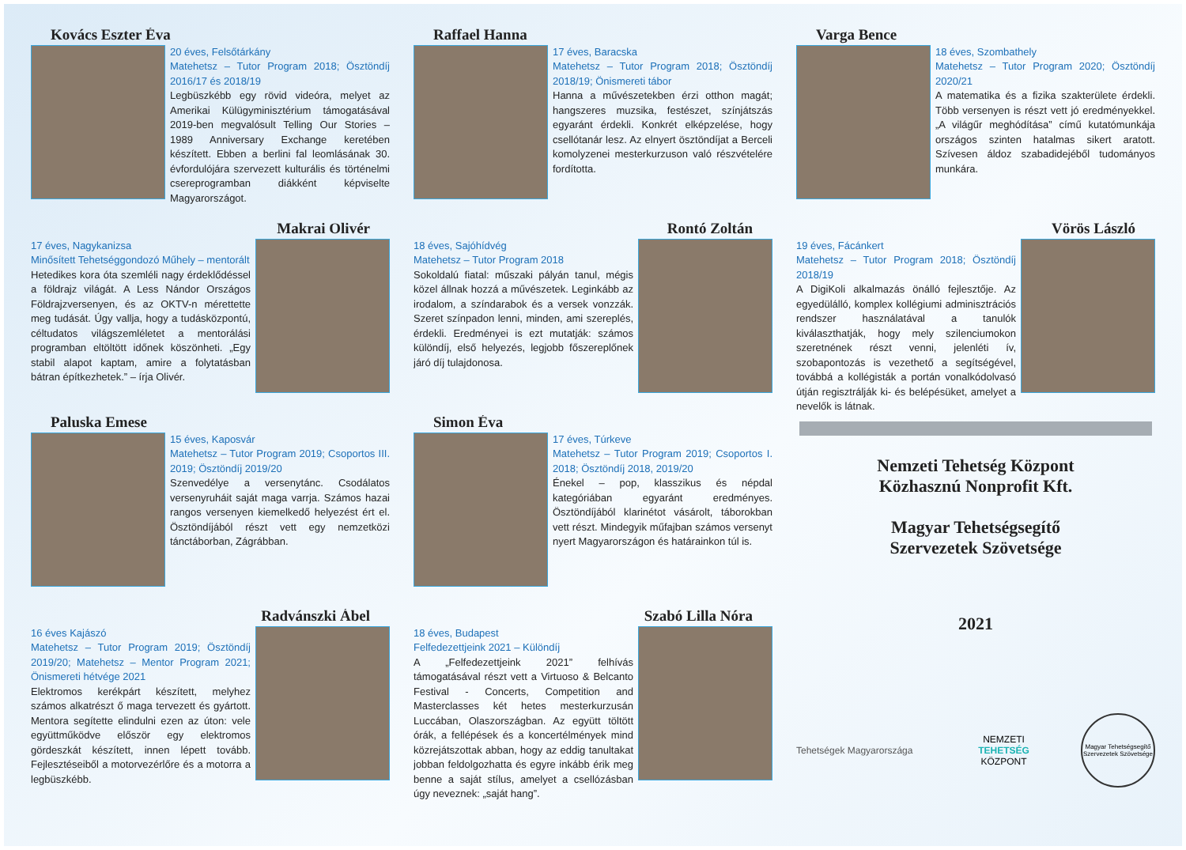Kovács Eszter Éva
20 éves, Felsőtárkány
Matehetsz – Tutor Program 2018; Ösztöndíj 2016/17 és 2018/19
Legbüszkébb egy rövid videóra, melyet az Amerikai Külügyminisztérium támogatásával 2019-ben megvalósult Telling Our Stories – 1989 Anniversary Exchange keretében készített. Ebben a berlini fal leomlásának 30. évfordulójára szervezett kulturális és történelmi csereprogramban diákként képviselte Magyarországot.
Makrai Olivér
17 éves, Nagykanizsa
Minősített Tehetséggondozó Műhely – mentorált
Hetedikes kora óta szemléli nagy érdeklődéssel a földrajz világát. A Less Nándor Országos Földrajzversenyen, és az OKTV-n mérettette meg tudását. Úgy vallja, hogy a tudásközpontú, céltudatos világszemléletet a mentorálási programban eltöltött időnek köszönheti. „Egy stabil alapot kaptam, amire a folytatásban bátran építkezhetek.” – írja Olivér.
Paluska Emese
15 éves, Kaposvár
Matehetsz – Tutor Program 2019; Csoportos III. 2019; Ösztöndíj 2019/20
Szenvedélye a versenytánc. Csodálatos versenyruháit saját maga varrja. Számos hazai rangos versenyen kiemelkedő helyezést ért el. Ösztöndíjából részt vett egy nemzetközi tánctáborban, Zágrábban.
Radvánszki Ábel
16 éves Kajászó
Matehetsz – Tutor Program 2019; Ösztöndíj 2019/20; Matehetsz – Mentor Program 2021; Önismereti hétvége 2021
Elektromos kerékpárt készített, melyhez számos alkatrészt ő maga tervezett és gyártott. Mentora segítette elindulni ezen az úton: vele együttműködve először egy elektromos gördeszkát készített, innen lépett tovább. Fejlesztéseiből a motorvezérlőre és a motorra a legbüszkébb.
Raffael Hanna
17 éves, Baracska
Matehetsz – Tutor Program 2018; Ösztöndíj 2018/19; Önismereti tábor
Hanna a művészetekben érzi otthon magát; hangszeres muzsika, festészet, színjátszás egyaránt érdekli. Konkrét elképzelése, hogy csellótanár lesz. Az elnyert ösztöndíjat a Berceli komolyzenei mesterkurzuson való részvételére fordította.
Rontó Zoltán
18 éves, Sajóhídvég
Matehetsz – Tutor Program 2018
Sokoldalú fiatal: műszaki pályán tanul, mégis közel állnak hozzá a művészetek. Leginkább az irodalom, a színdarabok és a versek vonzzák. Szeret színpadon lenni, minden, ami szereplés, érdekli. Eredményei is ezt mutatják: számos különdíj, első helyezés, legjobb főszereplőnek járó díj tulajdonosa.
Simon Éva
17 éves, Túrkeve
Matehetsz – Tutor Program 2019; Csoportos I. 2018; Ösztöndíj 2018, 2019/20
Énekel – pop, klasszikus és népdal kategóriában egyaránt eredményes. Ösztöndíjából klarinétot vásárolt, táborokban vett részt. Mindegyik műfajban számos versenyt nyert Magyarországon és határainkon túl is.
Szabó Lilla Nóra
18 éves, Budapest
Felfedezettjeink 2021 – Különdíj
A „Felfedezettjeink 2021” felhívás támogatásával részt vett a Virtuoso & Belcanto Festival - Concerts, Competition and Masterclasses két hetes mesterkurzusán Luccában, Olaszországban. Az együtt töltött órák, a fellépések és a koncertélmények mind közrejátszottak abban, hogy az eddig tanultakat jobban feldolgozhatta és egyre inkább érik meg benne a saját stílus, amelyet a csellózásban úgy neveznek: „saját hang”.
Varga Bence
18 éves, Szombathely
Matehetsz – Tutor Program 2020; Ösztöndíj 2020/21
A matematika és a fizika szakterülete érdekli. Több versenyen is részt vett jó eredményekkel. „A világűr meghódítása” című kutatómunkája országos szinten hatalmas sikert aratott. Szívesen áldoz szabadidejéből tudományos munkára.
Vörös László
19 éves, Fácánkert
Matehetsz – Tutor Program 2018; Ösztöndíj 2018/19
A DigiKoli alkalmazás önálló fejlesztője. Az egyedülálló, komplex kollégiumi adminisztrációs rendszer használatával a tanulók kiválaszthatják, hogy mely szilenciumokon szeretnének részt venni, jelenléti ív, szobapontozás is vezethető a segítségével, továbbá a kollégisták a portán vonalkódolvasó útján regisztrálják ki- és belépésüket, amelyet a nevelők is látnak.
Nemzeti Tehetség Központ
Közhasznú Nonprofit Kft.
Magyar Tehetségsegítő
Szervezetek Szövetsége
2021
Tehetségek Magyarországa
NEMZETI
TEHETSÉG
KÖZPONT
Magyar Tehetségsegítő Szervezetek Szövetsége